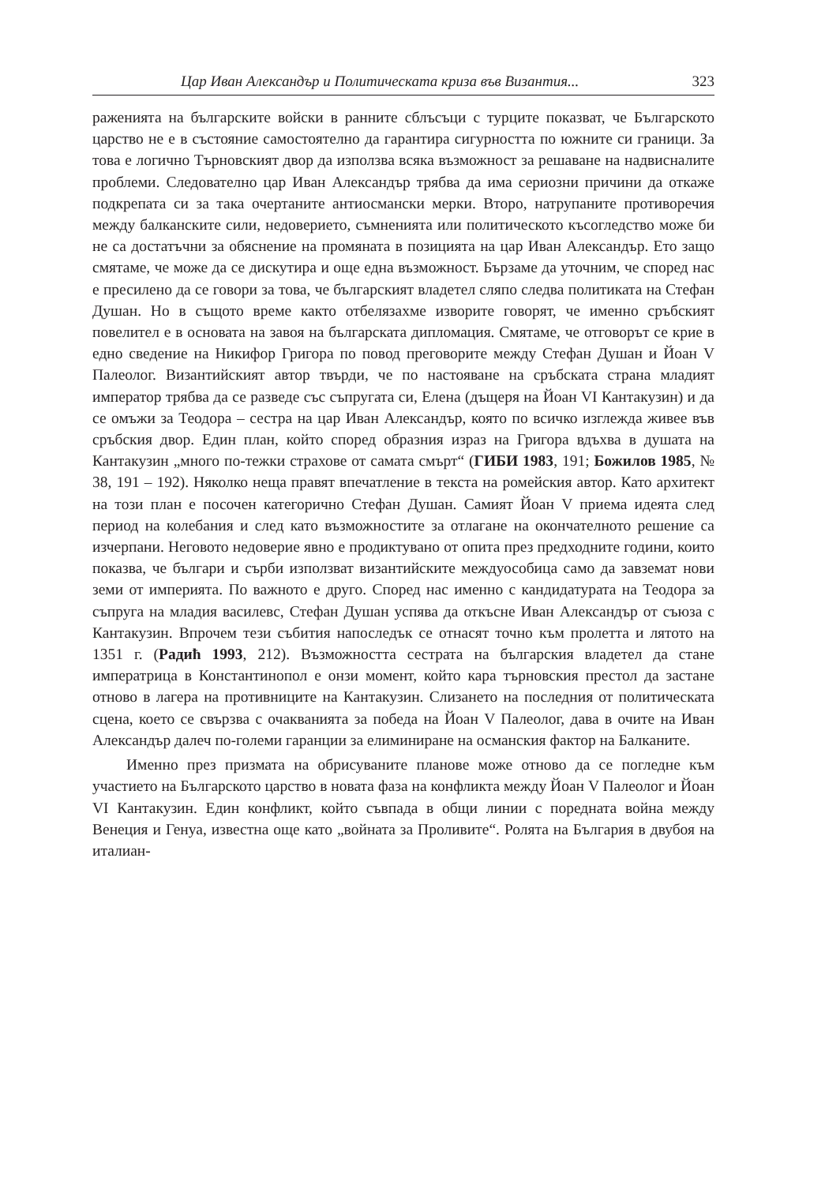Цар Иван Александър и Политическата криза във Византия... 323
раженията на българските войски в ранните сблъсъци с турците показват, че Българското царство не е в състояние самостоятелно да гарантира сигурността по южните си граници. За това е логично Търновският двор да използва всяка възможност за решаване на надвисналите проблеми. Следователно цар Иван Александър трябва да има сериозни причини да откаже подкрепата си за така очертаните антиосмански мерки. Второ, натрупаните противоречия между балканските сили, недоверието, съмненията или политическото късогледство може би не са достатъчни за обяснение на промяната в позицията на цар Иван Александър. Ето защо смятаме, че може да се дискутира и още една възможност. Бързаме да уточним, че според нас е пресилено да се говори за това, че българският владетел сляпо следва политиката на Стефан Душан. Но в същото време както отбелязахме изворите говорят, че именно сръбският повелител е в основата на завоя на българската дипломация. Смятаме, че отговорът се крие в едно сведение на Никифор Григора по повод преговорите между Стефан Душан и Йоан V Палеолог. Византийският автор твърди, че по настояване на сръбската страна младият император трябва да се разведе със съпругата си, Елена (дъщеря на Йоан VI Кантакузин) и да се омъжи за Теодора – сестра на цар Иван Александър, която по всичко изглежда живее във сръбския двор. Един план, който според образния израз на Григора вдъхва в душата на Кантакузин „много по-тежки страхове от самата смърт“ (ГИБИ 1983, 191; Божилов 1985, № 38, 191 – 192). Няколко неща правят впечатление в текста на ромейския автор. Като архитект на този план е посочен категорично Стефан Душан. Самият Йоан V приема идеята след период на колебания и след като възможностите за отлагане на окончателното решение са изчерпани. Неговото недоверие явно е продиктувано от опита през предходните години, които показва, че българи и сърби използват византийските междуособица само да завземат нови земи от империята. По важното е друго. Според нас именно с кандидатурата на Теодора за съпруга на младия василевс, Стефан Душан успява да откъсне Иван Александър от съюза с Кантакузин. Впрочем тези събития напоследък се отнасят точно към пролетта и лятото на 1351 г. (Радић 1993, 212). Възможността сестрата на българския владетел да стане императрица в Константинопол е онзи момент, който кара търновския престол да застане отново в лагера на противниците на Кантакузин. Слизането на последния от политическата сцена, което се свързва с очакванията за победа на Йоан V Палеолог, дава в очите на Иван Александър далеч по-големи гаранции за елиминиране на османския фактор на Балканите.
Именно през призмата на обрисуваните планове може отново да се погледне към участието на Българското царство в новата фаза на конфликта между Йоан V Палеолог и Йоан VI Кантакузин. Един конфликт, който съвпада в общи линии с поредната война между Венеция и Генуа, известна още като „войната за Проливите“. Ролята на България в двубоя на италиан-